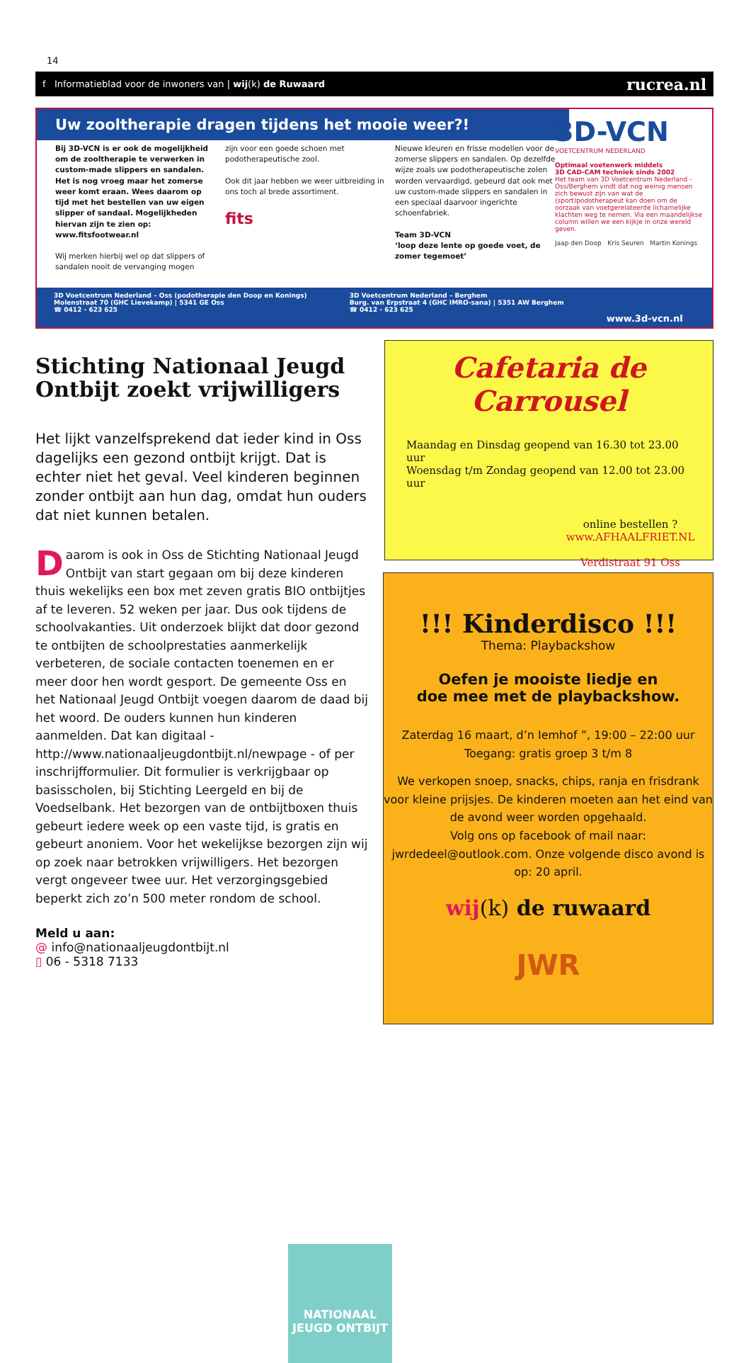14
f Informatieblad voor de inwoners van | wij(k) de Ruwaard rucrea.nl
Uw zooltherapie dragen tijdens het mooie weer?!
3D-VCN
VOETCENTRUM NEDERLAND
Optimaal voetenwerk middels
3D CAD-CAM techniek sinds 2002
Het team van 3D Voetcentrum Nederland - Oss/Berghem vindt dat nog weinig mensen zich bewust zijn van wat de (sport)podotherapeut kan doen om de oorzaak van voetgerelateerde lichamelijke klachten weg te nemen. Via een maandelijkse column willen we een kijkje in onze wereld geven.
Jaap den Doop Kris Seuren Martin Konings
Bij 3D-VCN is er ook de mogelijkheid om de zooltherapie te verwerken in custom-made slippers en sandalen. Het is nog vroeg maar het zomerse weer komt eraan. Wees daarom op tijd met het bestellen van uw eigen slipper of sandaal. Mogelijkheden hiervan zijn te zien op: www.fitsfootwear.nl
Wij merken hierbij wel op dat slippers of sandalen nooit de vervanging mogen
zijn voor een goede schoen met podotherapeutische zool.
Ook dit jaar hebben we weer uitbreiding in ons toch al brede assortiment.
fits
Nieuwe kleuren en frisse modellen voor de zomerse slippers en sandalen. Op dezelfde wijze zoals uw podotherapeutische zolen worden vervaardigd, gebeurd dat ook met uw custom-made slippers en sandalen in een speciaal daarvoor ingerichte schoenfabriek.
Team 3D-VCN
‘loop deze lente op goede voet, de zomer tegemoet’
3D Voetcentrum Nederland – Oss (podotherapie den Doop en Konings)
Molenstraat 70 (GHC Lievekamp) | 5341 GE Oss
☎ 0412 - 623 625
3D Voetcentrum Nederland – Berghem
Burg. van Erpstraat 4 (GHC IMRO-sana) | 5351 AW Berghem
☎ 0412 - 623 625
www.3d-vcn.nl
Stichting Nationaal Jeugd Ontbijt zoekt vrijwilligers
Het lijkt vanzelfsprekend dat ieder kind in Oss dagelijks een gezond ontbijt krijgt. Dat is echter niet het geval. Veel kinderen beginnen zonder ontbijt aan hun dag, omdat hun ouders dat niet kunnen betalen.
Daarom is ook in Oss de Stichting Nationaal Jeugd Ontbijt van start gegaan om bij deze kinderen thuis wekelijks een box met zeven gratis BIO ontbijtjes af te leveren. 52 weken per jaar. Dus ook tijdens de schoolvakanties. Uit onderzoek blijkt dat door gezond te ontbijten de schoolprestaties aanmerkelijk verbeteren, de sociale contacten toenemen en er meer door hen wordt gesport. De gemeente Oss en het Nationaal Jeugd Ontbijt voegen daarom de daad bij het woord. De ouders kunnen hun kinderen aanmelden. Dat kan digitaal - http://www.nationaaljeugdontbijt.nl/newpage - of per inschrijfformulier. Dit formulier is verkrijgbaar op basisscholen, bij Stichting Leergeld en bij de Voedselbank. Het bezorgen van de ontbijtboxen thuis gebeurt iedere week op een vaste tijd, is gratis en gebeurt anoniem. Voor het wekelijkse bezorgen zijn wij op zoek naar betrokken vrijwilligers. Het bezorgen vergt ongeveer twee uur. Het verzorgingsgebied beperkt zich zo’n 500 meter rondom de school.
Meld u aan:
@ info@nationaaljeugdontbijt.nl
▯ 06 - 5318 7133
NATIONAAL JEUGD ONTBIJT
Cafetaria de Carrousel
Maandag en Dinsdag geopend van 16.30 tot 23.00 uur
Woensdag t/m Zondag geopend van 12.00 tot 23.00 uur
online bestellen ?
www.AFHAALFRIET.NL
Verdistraat 91 Oss
!!! Kinderdisco !!!
Thema: Playbackshow
Oefen je mooiste liedje en
doe mee met de playbackshow.
Zaterdag 16 maart, d’n Iemhof ”, 19:00 – 22:00 uur
Toegang: gratis groep 3 t/m 8
We verkopen snoep, snacks, chips, ranja en frisdrank voor kleine prijsjes. De kinderen moeten aan het eind van de avond weer worden opgehaald.
Volg ons op facebook of mail naar:
jwrdedeel@outlook.com. Onze volgende disco avond is op: 20 april.
wij(k) de ruwaard
JWR